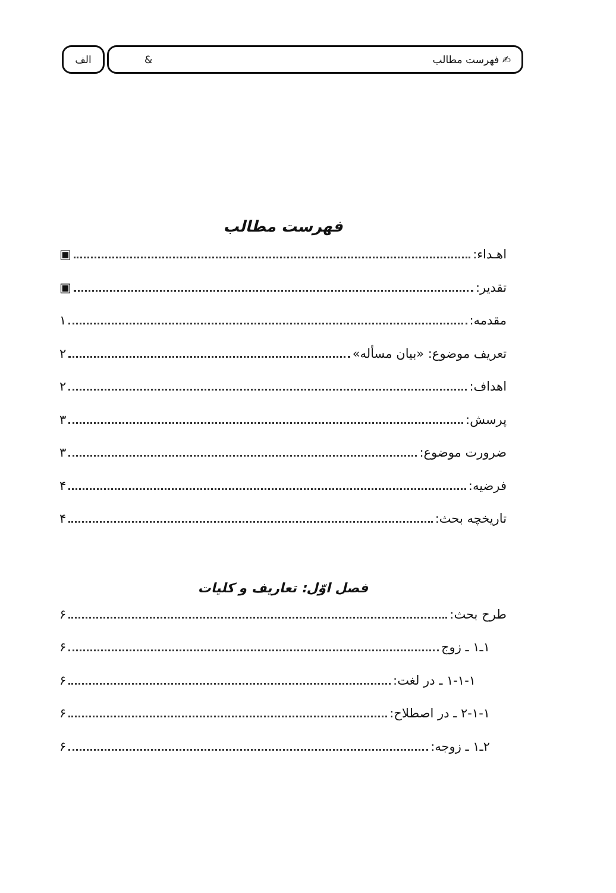✍ فهرست مطالب & الف
فهرست مطالب
اهـداء: ▣
تقدیر: ▣
مقدمه: ۱
تعریف موضوع: «بیان مسأله» ۲
اهداف: ۲
پرسش: ۳
ضرورت موضوع: ۳
فرضیه: ۴
تاریخچه بحث: ۴
فصل اوّل: تعاریف و کلیات
طرح بحث: ۶
۱ـ۱ ـ زوج ۶
۱-۱-۱ ـ در لغت: ۶
۲-۱-۱ ـ در اصطلاح: ۶
۲ـ۱ ـ زوجه: ۶